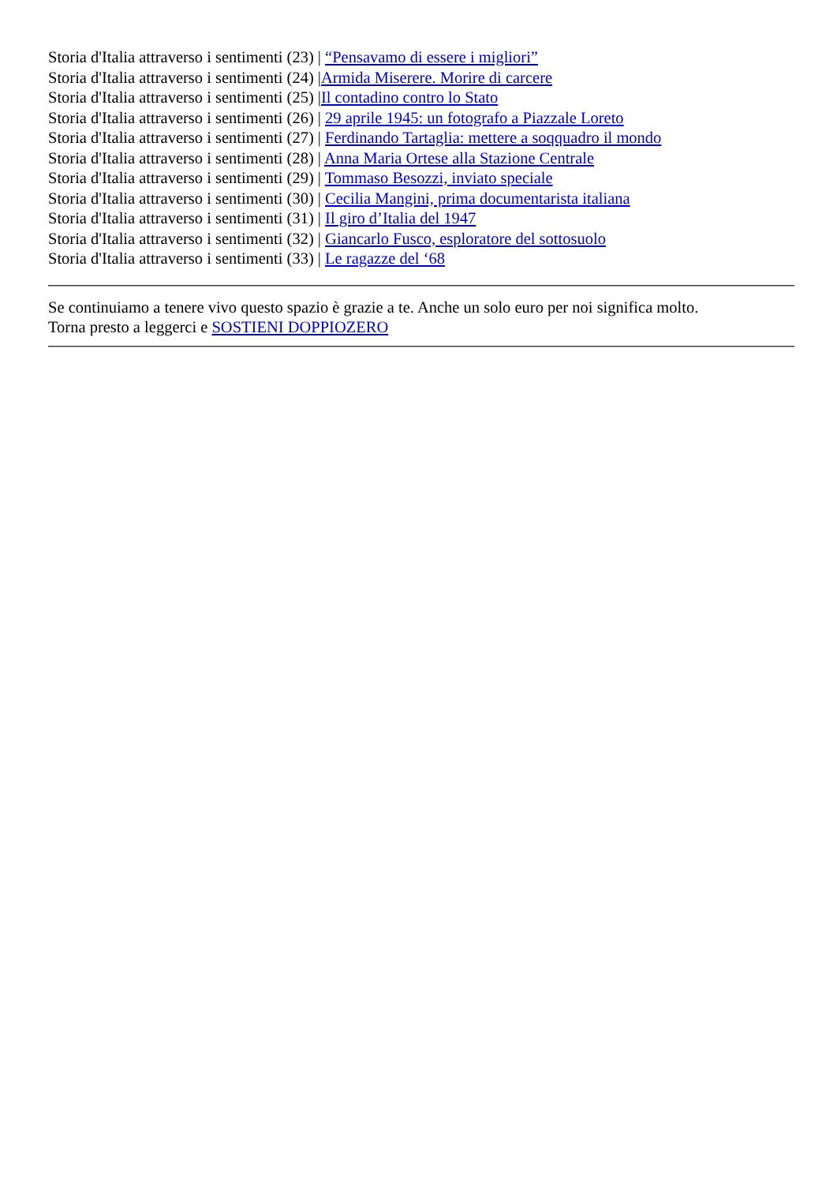Storia d'Italia attraverso i sentimenti (23) | “Pensavamo di essere i migliori”
Storia d'Italia attraverso i sentimenti (24) |Armida Miserere. Morire di carcere
Storia d'Italia attraverso i sentimenti (25) |Il contadino contro lo Stato
Storia d'Italia attraverso i sentimenti (26) | 29 aprile 1945: un fotografo a Piazzale Loreto
Storia d'Italia attraverso i sentimenti (27) | Ferdinando Tartaglia: mettere a soqquadro il mondo
Storia d'Italia attraverso i sentimenti (28) | Anna Maria Ortese alla Stazione Centrale
Storia d'Italia attraverso i sentimenti (29) | Tommaso Besozzi, inviato speciale
Storia d'Italia attraverso i sentimenti (30) | Cecilia Mangini, prima documentarista italiana
Storia d'Italia attraverso i sentimenti (31) | Il giro d’Italia del 1947
Storia d'Italia attraverso i sentimenti (32) | Giancarlo Fusco, esploratore del sottosuolo
Storia d'Italia attraverso i sentimenti (33) | Le ragazze del ‘68
Se continuiamo a tenere vivo questo spazio è grazie a te. Anche un solo euro per noi significa molto.
Torna presto a leggerci e SOSTIENI DOPPIOZERO